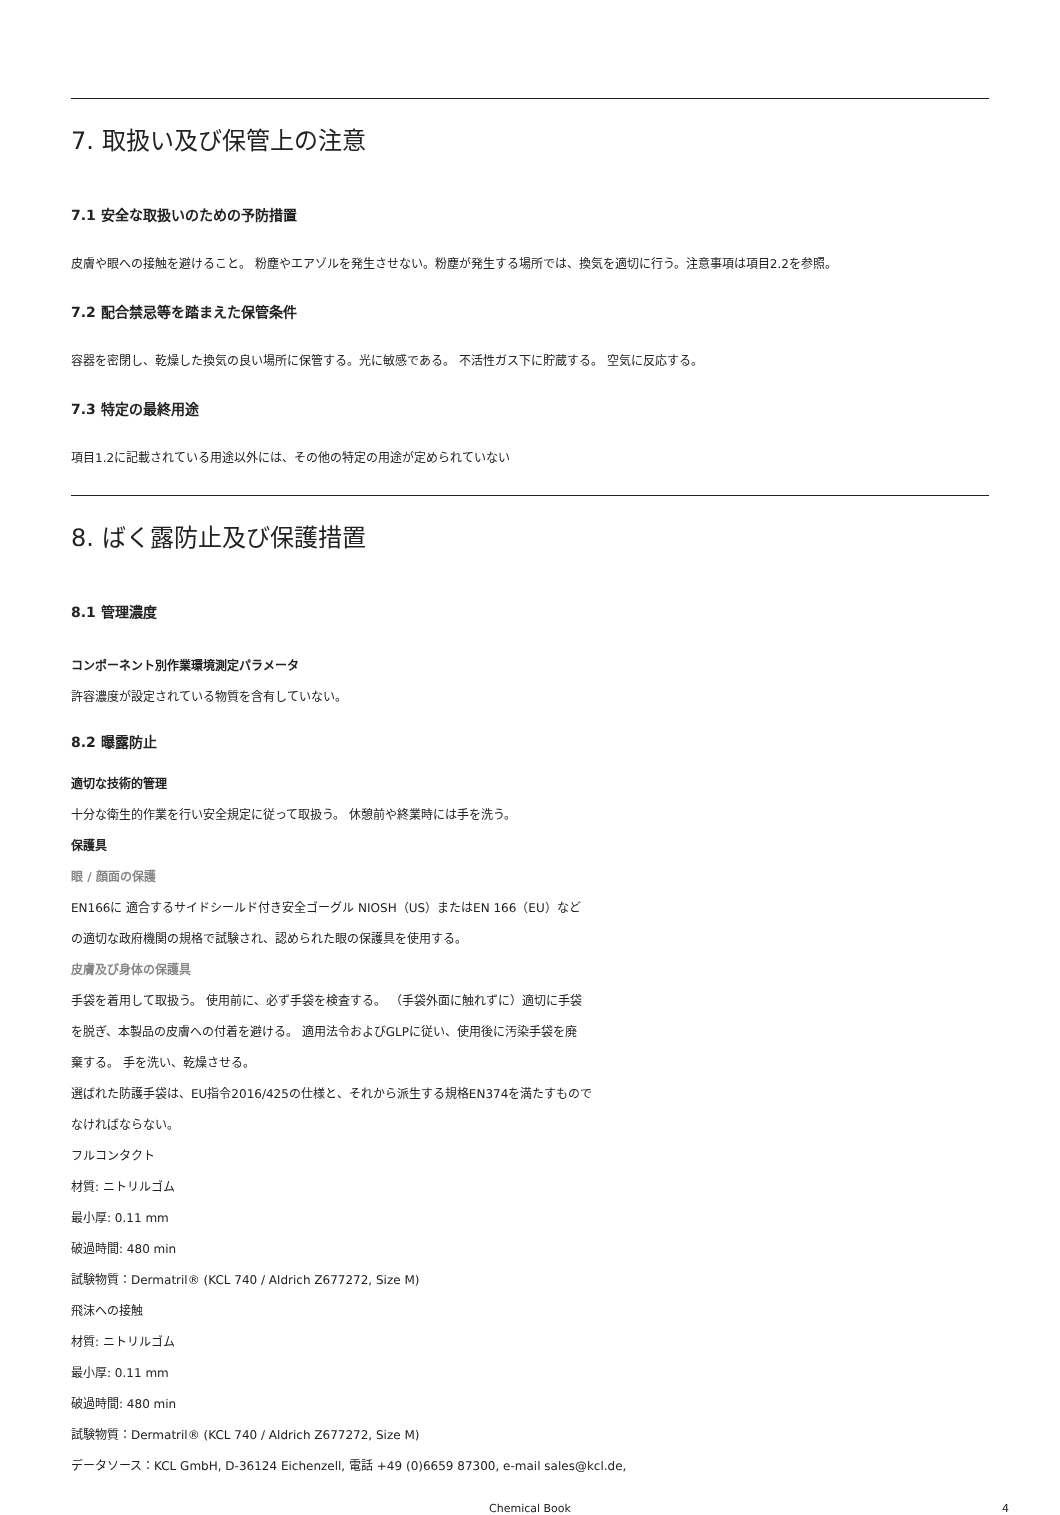7. 取扱い及び保管上の注意
7.1 安全な取扱いのための予防措置
皮膚や眼への接触を避けること。 粉塵やエアゾルを発生させない。粉塵が発生する場所では、換気を適切に行う。注意事項は項目2.2を参照。
7.2 配合禁忌等を踏まえた保管条件
容器を密閉し、乾燥した換気の良い場所に保管する。光に敏感である。 不活性ガス下に貯蔵する。 空気に反応する。
7.3 特定の最終用途
項目1.2に記載されている用途以外には、その他の特定の用途が定められていない
8. ばく露防止及び保護措置
8.1 管理濃度
コンポーネント別作業環境測定パラメータ
許容濃度が設定されている物質を含有していない。
8.2 曝露防止
適切な技術的管理
十分な衛生的作業を行い安全規定に従って取扱う。 休憩前や終業時には手を洗う。
保護具
眼 / 顔面の保護
EN166に 適合するサイドシールド付き安全ゴーグル NIOSH（US）またはEN 166（EU）など
の適切な政府機関の規格で試験され、認められた眼の保護具を使用する。
皮膚及び身体の保護具
手袋を着用して取扱う。 使用前に、必ず手袋を検査する。 （手袋外面に触れずに）適切に手袋
を脱ぎ、本製品の皮膚への付着を避ける。 適用法令およびGLPに従い、使用後に汚染手袋を廃
棄する。 手を洗い、乾燥させる。
選ばれた防護手袋は、EU指令2016/425の仕様と、それから派生する規格EN374を満たすもので
なければならない。
フルコンタクト
材質: ニトリルゴム
最小厚: 0.11 mm
破過時間: 480 min
試験物質：Dermatril® (KCL 740 / Aldrich Z677272, Size M)
飛沫への接触
材質: ニトリルゴム
最小厚: 0.11 mm
破過時間: 480 min
試験物質：Dermatril® (KCL 740 / Aldrich Z677272, Size M)
データソース：KCL GmbH, D-36124 Eichenzell, 電話 +49 (0)6659 87300, e-mail sales@kcl.de,
Chemical Book 4